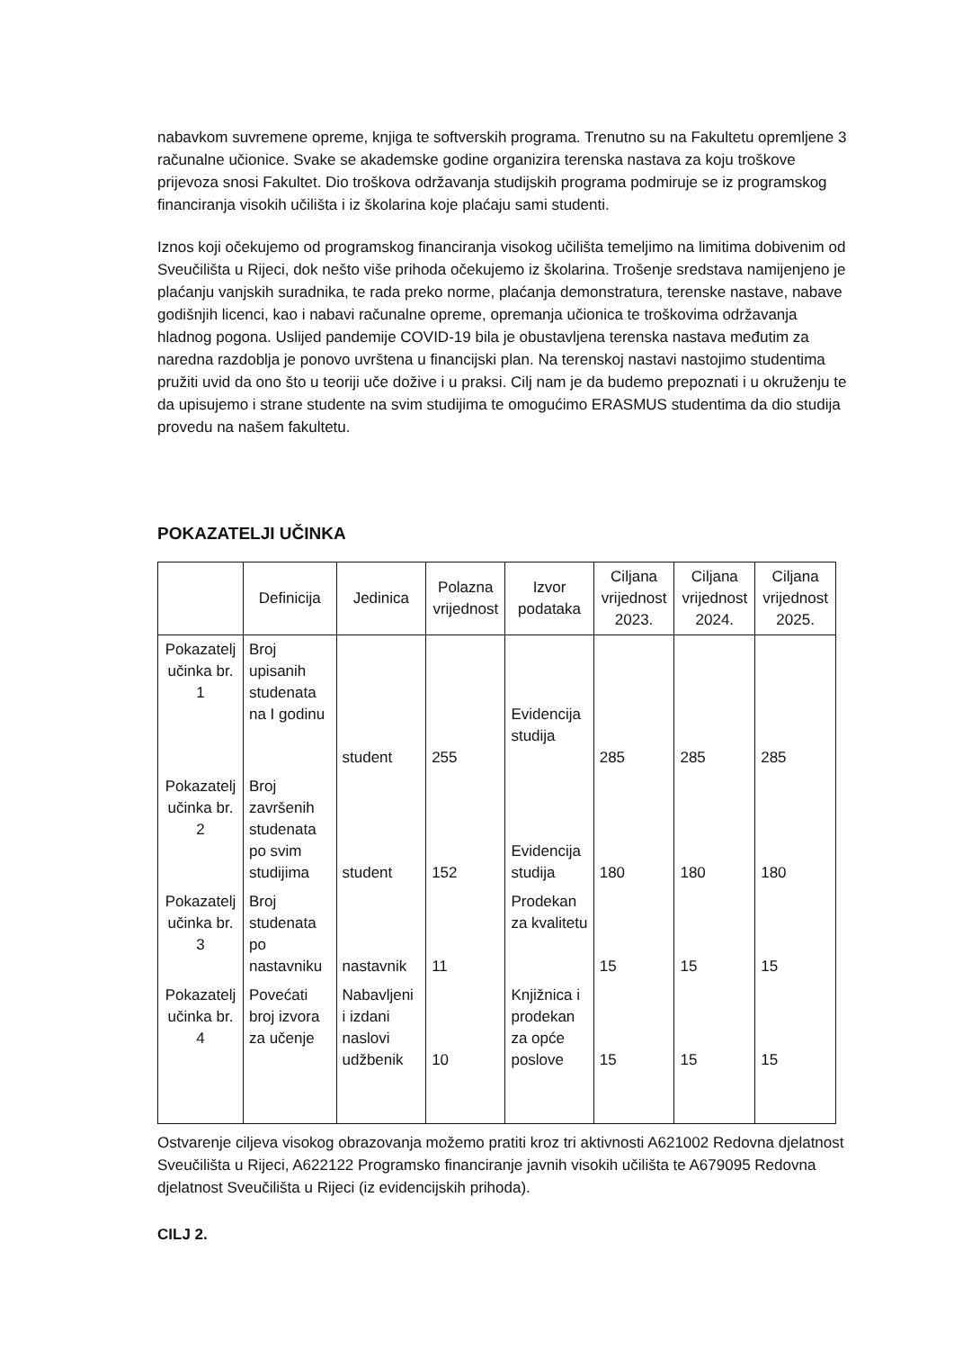nabavkom suvremene opreme, knjiga te softverskih programa. Trenutno su na Fakultetu opremljene 3 računalne učionice. Svake se akademske godine organizira terenska nastava za koju troškove prijevoza snosi Fakultet. Dio troškova održavanja studijskih programa podmiruje se iz programskog financiranja visokih učilišta i iz školarina koje plaćaju sami studenti.
Iznos koji očekujemo od programskog financiranja visokog učilišta temeljimo na limitima dobivenim od Sveučilišta u Rijeci, dok nešto više prihoda očekujemo iz školarina. Trošenje sredstava namijenjeno je plaćanju vanjskih suradnika, te rada preko norme, plaćanja demonstratura, terenske nastave, nabave godišnjih licenci, kao i nabavi računalne opreme, opremanja učionica te troškovima održavanja hladnog pogona. Uslijed pandemije COVID-19 bila je obustavljena terenska nastava međutim za naredna razdoblja je ponovo uvrštena u financijski plan. Na terenskoj nastavi nastojimo studentima pružiti uvid da ono što u teoriji uče dožive i u praksi. Cilj nam je da budemo prepoznati i u okruženju te da upisujemo i strane studente na svim studijima te omogućimo ERASMUS studentima da dio studija provedu na našem fakultetu.
POKAZATELJI UČINKA
| | Definicija | Jedinica | Polazna vrijednost | Izvor podataka | Ciljana vrijednost 2023. | Ciljana vrijednost 2024. | Ciljana vrijednost 2025. |
| --- | --- | --- | --- | --- | --- | --- | --- |
| Pokazatelj učinka br. 1 | Broj upisanih studenata na I godinu | student | 255 | Evidencija studija | 285 | 285 | 285 |
| Pokazatelj učinka br. 2 | Broj završenih studenata po svim studijima | student | 152 | Evidencija studija | 180 | 180 | 180 |
| Pokazatelj učinka br. 3 | Broj studenata po nastavniku | nastavnik | 11 | Prodekan za kvalitetu | 15 | 15 | 15 |
| Pokazatelj učinka br. 4 | Povećati broj izvora za učenje | Nabavljeni i izdani naslovi udžbenik | 10 | Knjižnica i prodekan za opće poslove | 15 | 15 | 15 |
Ostvarenje ciljeva visokog obrazovanja možemo pratiti kroz tri aktivnosti A621002 Redovna djelatnost Sveučilišta u Rijeci, A622122 Programsko financiranje javnih visokih učilišta te A679095 Redovna djelatnost Sveučilišta u Rijeci (iz evidencijskih prihoda).
CILJ 2.